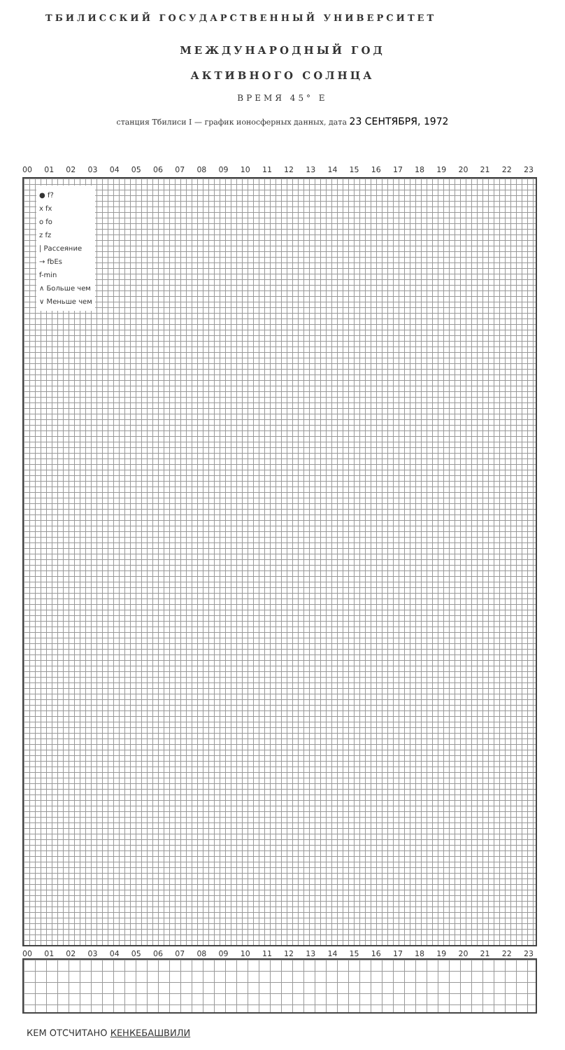ТБИЛИССКИЙ ГОСУДАРСТВЕННЫЙ УНИВЕРСИТЕТ
МЕЖДУНАРОДНЫЙ ГОД
АКТИВНОГО СОЛНЦА
ВРЕМЯ 45° E
станция Тбилиси I — график ионосферных данных, дата 23 СЕНТЯБРЯ, 1972
00 01 02 03 04 05 06 07 08 09 10 11 12 13 14 15 16 17 18 19 20 21 22 23
● f?
x fx
o fo
z fz
| Рассеяние
→ fbEs
f-min
∧ Больше чем
∨ Меньше чем
00 01 02 03 04 05 06 07 08 09 10 11 12 13 14 15 16 17 18 19 20 21 22 23
КЕМ ОТСЧИТАНО КЕНКЕБАШВИЛИ